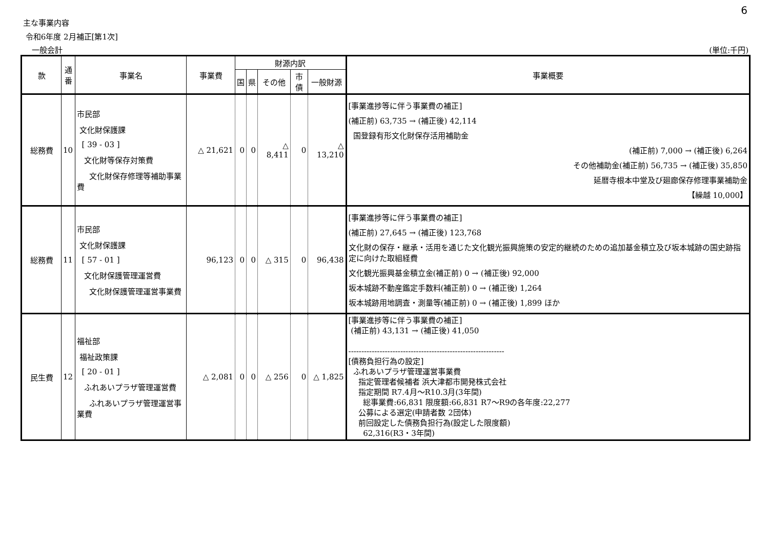6
主な事業内容
令和6年度 2月補正[第1次]
一般会計 (単位:千円)
| 款 | 通番 | 事業名 | 事業費 | 財源内訳 | | | | | 事業概要 |
| --- | --- | --- | --- | --- | --- | --- | --- | --- | --- |
| | | | | 国 | 県 | その他 | 市債 | 一般財源 | |
| 総務費 | 10 | 市民部 文化財保護課 [ 39 - 03 ] 文化財等保存対策費 文化財保存修理等補助事業費 | △ 21,621 | 0 | 0 | △ 8,411 | 0 | △ 13,210 | [事業進捗等に伴う事業費の補正] (補正前) 63,735 → (補正後) 42,114 国登録有形文化財保存活用補助金 (補正前) 7,000 → (補正後) 6,264 その他補助金(補正前) 56,735 → (補正後) 35,850 延暦寺根本中堂及び廻廊保存修理事業補助金 【繰越 10,000】 |
| 総務費 | 11 | 市民部 文化財保護課 [ 57 - 01 ] 文化財保護管理運営費 文化財保護管理運営事業費 | 96,123 | 0 | 0 | △ 315 | 0 | 96,438 | [事業進捗等に伴う事業費の補正] (補正前) 27,645 → (補正後) 123,768 文化財の保存・継承・活用を通じた文化観光振興施策の安定的継続のための追加基金積立及び坂本城跡の国史跡指定に向けた取組経費 文化観光振興基金積立金(補正前) 0 → (補正後) 92,000 坂本城跡不動産鑑定手数料(補正前) 0 → (補正後) 1,264 坂本城跡用地調査・測量等(補正前) 0 → (補正後) 1,899 ほか |
| 民生費 | 12 | 福祉部 福祉政策課 [ 20 - 01 ] ふれあいプラザ管理運営費 ふれあいプラザ管理運営事業費 | △ 2,081 | 0 | 0 | △ 256 | 0 | △ 1,825 | [事業進捗等に伴う事業費の補正] (補正前) 43,131 → (補正後) 41,050 ------------------------------------------------------------ [債務負担行為の設定] ふれあいプラザ管理運営事業費 指定管理者候補者 浜大津都市開発株式会社 指定期間 R7.4月～R10.3月(3年間) 総事業費:66,831 限度額:66,831 R7～R9の各年度:22,277 公募による選定(申請者数 2団体) 前回設定した債務負担行為(設定した限度額) 62,316(R3・3年間) |